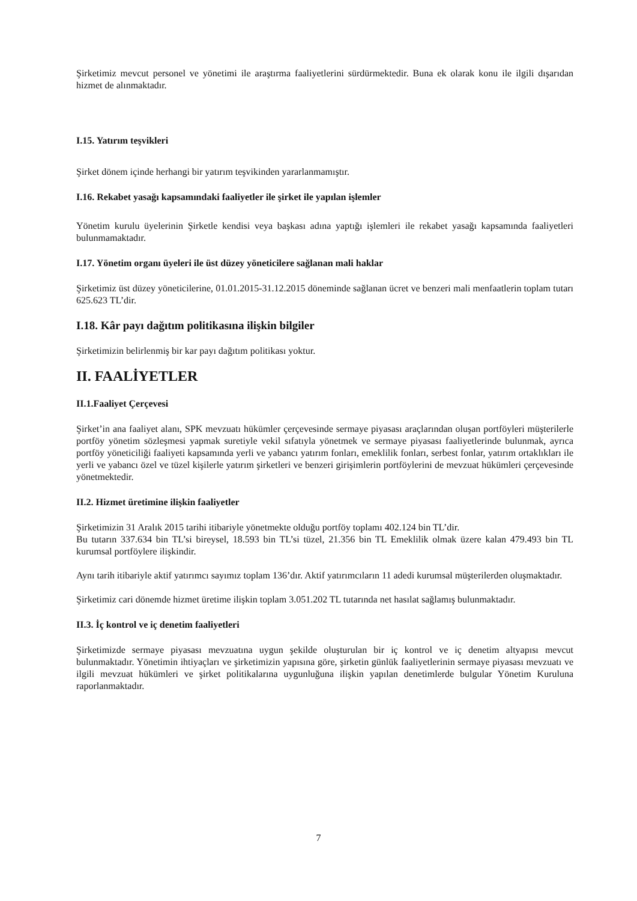Şirketimiz mevcut personel ve yönetimi ile araştırma faaliyetlerini sürdürmektedir. Buna ek olarak konu ile ilgili dışarıdan hizmet de alınmaktadır.
I.15. Yatırım teşvikleri
Şirket dönem içinde herhangi bir yatırım teşvikinden yararlanmamıştır.
I.16. Rekabet yasağı kapsamındaki faaliyetler ile şirket ile yapılan işlemler
Yönetim kurulu üyelerinin Şirketle kendisi veya başkası adına yaptığı işlemleri ile rekabet yasağı kapsamında faaliyetleri bulunmamaktadır.
I.17. Yönetim organı üyeleri ile üst düzey yöneticilere sağlanan mali haklar
Şirketimiz üst düzey yöneticilerine, 01.01.2015-31.12.2015 döneminde sağlanan ücret ve benzeri mali menfaatlerin toplam tutarı 625.623 TL’dir.
I.18. Kâr payı dağıtım politikasına ilişkin bilgiler
Şirketimizin belirlenmiş bir kar payı dağıtım politikası yoktur.
II. FAALİYETLER
II.1.Faaliyet Çerçevesi
Şirket’in ana faaliyet alanı, SPK mevzuatı hükümler çerçevesinde sermaye piyasası araçlarından oluşan portföyleri müşterilerle portföy yönetim sözleşmesi yapmak suretiyle vekil sıfatıyla yönetmek ve sermaye piyasası faaliyetlerinde bulunmak, ayrıca portföy yöneticiliği faaliyeti kapsamında yerli ve yabancı yatırım fonları, emeklilik fonları, serbest fonlar, yatırım ortaklıkları ile yerli ve yabancı özel ve tüzel kişilerle yatırım şirketleri ve benzeri girişimlerin portföylerini de mevzuat hükümleri çerçevesinde yönetmektedir.
II.2. Hizmet üretimine ilişkin faaliyetler
Şirketimizin 31 Aralık 2015 tarihi itibariyle yönetmekte olduğu portföy toplamı 402.124 bin TL’dir.
Bu tutarın 337.634 bin TL’si bireysel, 18.593 bin TL’si tüzel, 21.356 bin TL Emeklilik olmak üzere kalan 479.493 bin TL kurumsal portföylere ilişkindir.
Aynı tarih itibariyle aktif yatırımcı sayımız toplam 136’dır. Aktif yatırımcıların 11 adedi kurumsal müşterilerden oluşmaktadır.
Şirketimiz cari dönemde hizmet üretime ilişkin toplam 3.051.202 TL tutarında net hasılat sağlamış bulunmaktadır.
II.3. İç kontrol ve iç denetim faaliyetleri
Şirketimizde sermaye piyasası mevzuatına uygun şekilde oluşturulan bir iç kontrol ve iç denetim altyapısı mevcut bulunmaktadır. Yönetimin ihtiyaçları ve şirketimizin yapısına göre, şirketin günlük faaliyetlerinin sermaye piyasası mevzuatı ve ilgili mevzuat hükümleri ve şirket politikalarına uygunluğuna ilişkin yapılan denetimlerde bulgular Yönetim Kuruluna raporlanmaktadır.
7